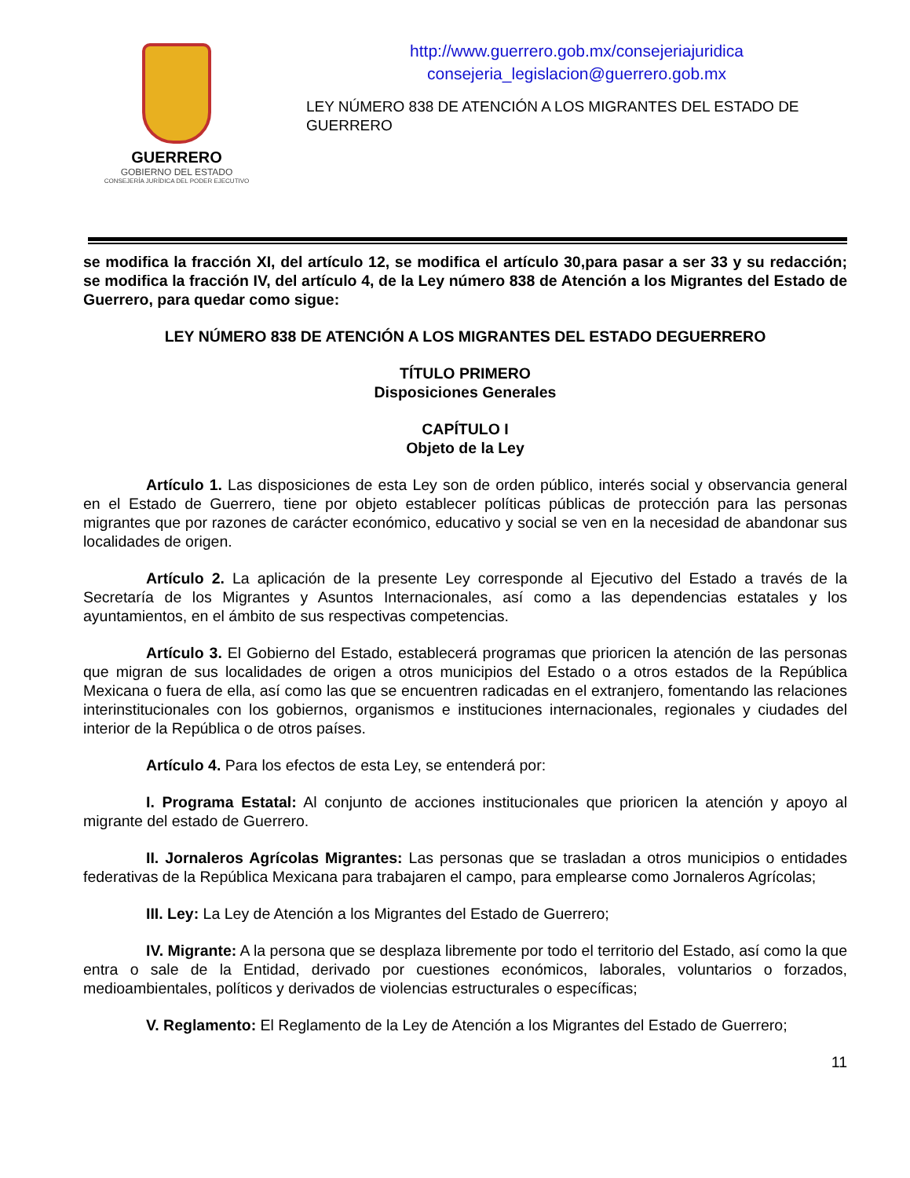GUERRERO
GOBIERNO DEL ESTADO
CONSEJERÍA JURÍDICA DEL PODER EJECUTIVO
http://www.guerrero.gob.mx/consejeriajuridica
consejeria_legislacion@guerrero.gob.mx
LEY NÚMERO 838 DE ATENCIÓN A LOS MIGRANTES DEL ESTADO DE GUERRERO
se modifica la fracción XI, del artículo 12, se modifica el artículo 30,para pasar a ser 33 y su redacción; se modifica la fracción IV, del artículo 4, de la Ley número 838 de Atención a los Migrantes del Estado de Guerrero, para quedar como sigue:
LEY NÚMERO 838 DE ATENCIÓN A LOS MIGRANTES DEL ESTADO DEGUERRERO
TÍTULO PRIMERO
Disposiciones Generales
CAPÍTULO I
Objeto de la Ley
Artículo 1. Las disposiciones de esta Ley son de orden público, interés social y observancia general en el Estado de Guerrero, tiene por objeto establecer políticas públicas de protección para las personas migrantes que por razones de carácter económico, educativo y social se ven en la necesidad de abandonar sus localidades de origen.
Artículo 2. La aplicación de la presente Ley corresponde al Ejecutivo del Estado a través de la Secretaría de los Migrantes y Asuntos Internacionales, así como a las dependencias estatales y los ayuntamientos, en el ámbito de sus respectivas competencias.
Artículo 3. El Gobierno del Estado, establecerá programas que prioricen la atención de las personas que migran de sus localidades de origen a otros municipios del Estado o a otros estados de la República Mexicana o fuera de ella, así como las que se encuentren radicadas en el extranjero, fomentando las relaciones interinstitucionales con los gobiernos, organismos e instituciones internacionales, regionales y ciudades del interior de la República o de otros países.
Artículo 4. Para los efectos de esta Ley, se entenderá por:
I. Programa Estatal: Al conjunto de acciones institucionales que prioricen la atención y apoyo al migrante del estado de Guerrero.
II. Jornaleros Agrícolas Migrantes: Las personas que se trasladan a otros municipios o entidades federativas de la República Mexicana para trabajaren el campo, para emplearse como Jornaleros Agrícolas;
III. Ley: La Ley de Atención a los Migrantes del Estado de Guerrero;
IV. Migrante: A la persona que se desplaza libremente por todo el territorio del Estado, así como la que entra o sale de la Entidad, derivado por cuestiones económicos, laborales, voluntarios o forzados, medioambientales, políticos y derivados de violencias estructurales o específicas;
V. Reglamento: El Reglamento de la Ley de Atención a los Migrantes del Estado de Guerrero;
11